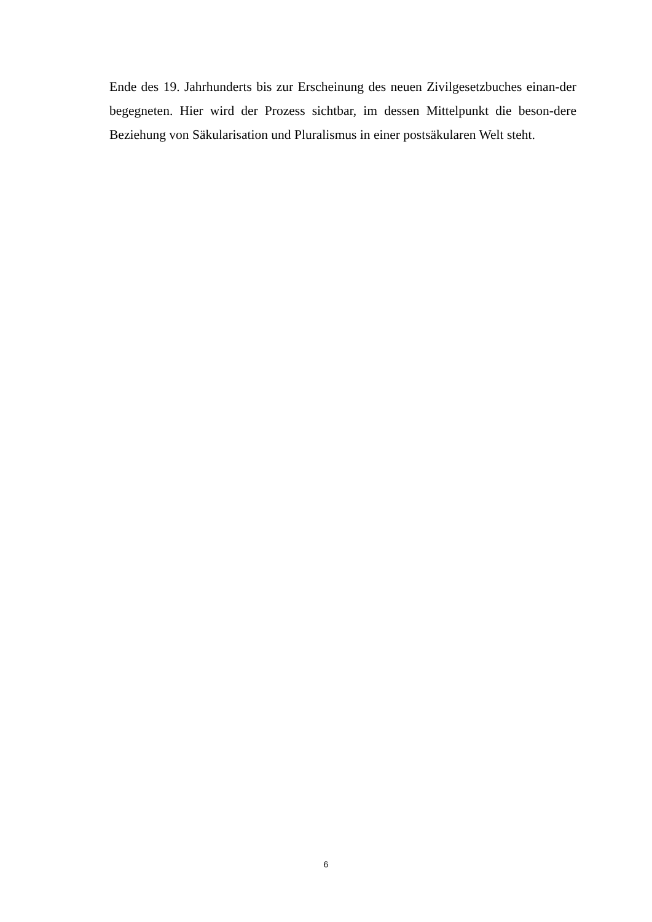Ende des 19. Jahrhunderts bis zur Erscheinung des neuen Zivilgesetzbuches einan-der begegneten. Hier wird der Prozess sichtbar, im dessen Mittelpunkt die beson-dere Beziehung von Säkularisation und Pluralismus in einer postsäkularen Welt steht.
6